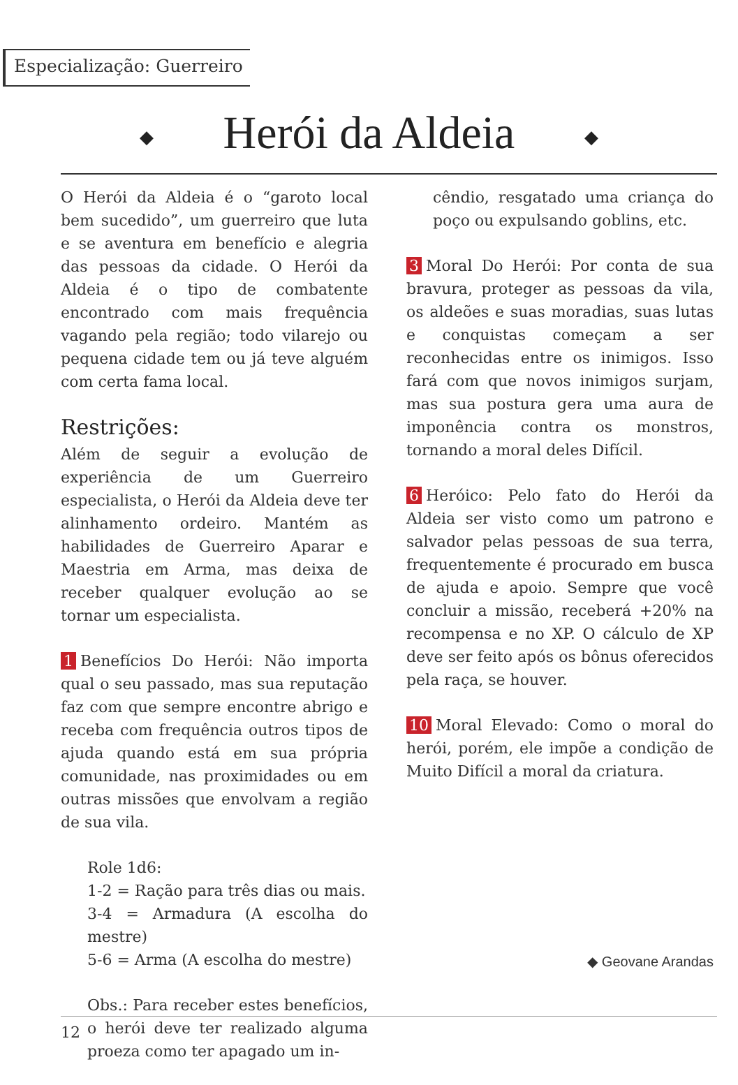Especialização: Guerreiro
◆ Herói da Aldeia ◆
O Herói da Aldeia é o “garoto local bem sucedido”, um guerreiro que luta e se aventura em benefício e alegria das pessoas da cidade. O Herói da Aldeia é o tipo de combatente encontrado com mais frequência vagando pela região; todo vilarejo ou pequena cidade tem ou já teve alguém com certa fama local.
Restrições:
Além de seguir a evolução de experiência de um Guerreiro especialista, o Herói da Aldeia deve ter alinhamento ordeiro. Mantém as habilidades de Guerreiro Aparar e Maestria em Arma, mas deixa de receber qualquer evolução ao se tornar um especialista.
1 Benefícios Do Herói: Não importa qual o seu passado, mas sua reputação faz com que sempre encontre abrigo e receba com frequência outros tipos de ajuda quando está em sua própria comunidade, nas proximidades ou em outras missões que envolvam a região de sua vila.
Role 1d6:
1-2 = Ração para três dias ou mais.
3-4 = Armadura (A escolha do mestre)
5-6 = Arma (A escolha do mestre)
Obs.: Para receber estes benefícios, o herói deve ter realizado alguma proeza como ter apagado um in-
cêndio, resgatado uma criança do poço ou expulsando goblins, etc.
3 Moral Do Herói: Por conta de sua bravura, proteger as pessoas da vila, os aldeões e suas moradias, suas lutas e conquistas começam a ser reconhecidas entre os inimigos. Isso fará com que novos inimigos surjam, mas sua postura gera uma aura de imponência contra os monstros, tornando a moral deles Difícil.
6 Heróico: Pelo fato do Herói da Aldeia ser visto como um patrono e salvador pelas pessoas de sua terra, frequentemente é procurado em busca de ajuda e apoio. Sempre que você concluir a missão, receberá +20% na recompensa e no XP. O cálculo de XP deve ser feito após os bônus oferecidos pela raça, se houver.
10 Moral Elevado: Como o moral do herói, porém, ele impõe a condição de Muito Difícil a moral da criatura.
◆ Geovane Arandas
12